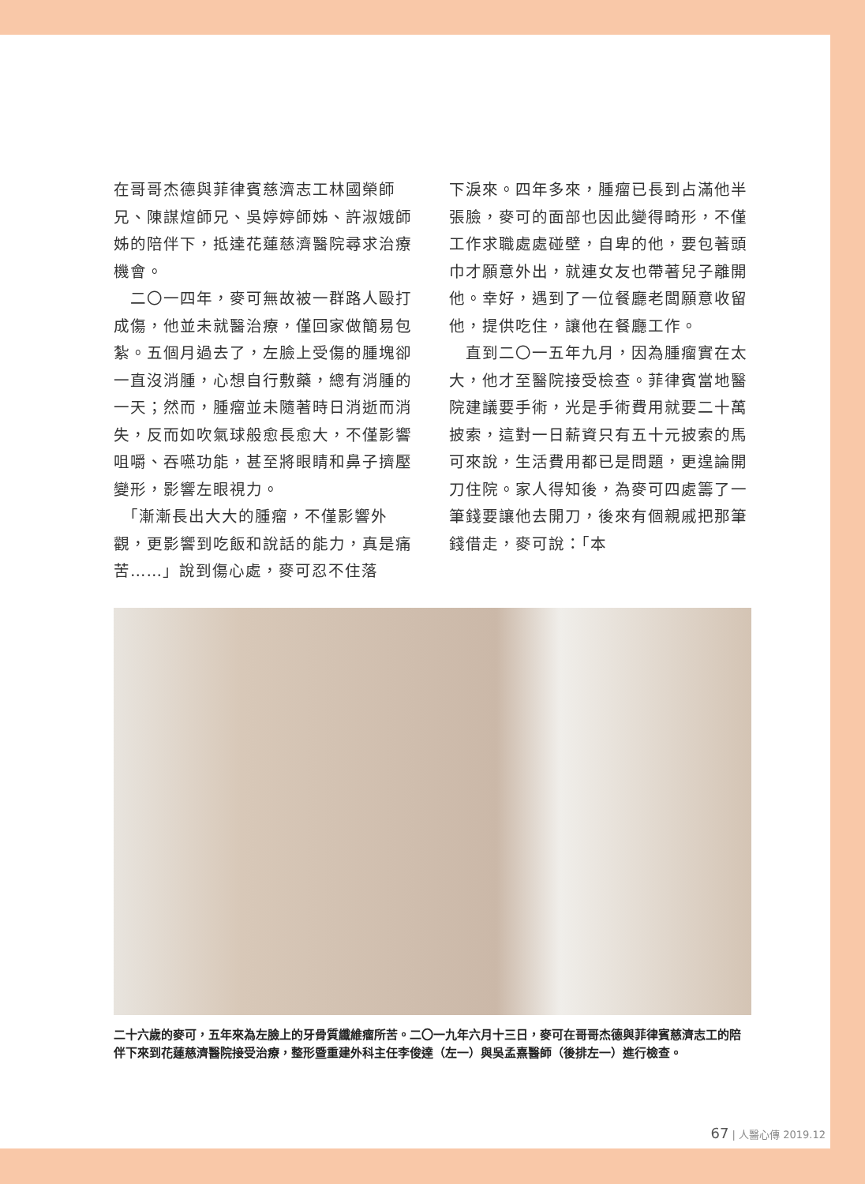在哥哥杰德與菲律賓慈濟志工林國榮師兄、陳謀煊師兄、吳婷婷師姊、許淑娥師姊的陪伴下，抵達花蓮慈濟醫院尋求治療機會。
　二〇一四年，麥可無故被一群路人毆打成傷，他並未就醫治療，僅回家做簡易包紮。五個月過去了，左臉上受傷的腫塊卻一直沒消腫，心想自行敷藥，總有消腫的一天；然而，腫瘤並未隨著時日消逝而消失，反而如吹氣球般愈長愈大，不僅影響咀嚼、吞嚥功能，甚至將眼睛和鼻子擠壓變形，影響左眼視力。
　「漸漸長出大大的腫瘤，不僅影響外觀，更影響到吃飯和說話的能力，真是痛苦……」說到傷心處，麥可忍不住落
下淚來。四年多來，腫瘤已長到占滿他半張臉，麥可的面部也因此變得畸形，不僅工作求職處處碰壁，自卑的他，要包著頭巾才願意外出，就連女友也帶著兒子離開他。幸好，遇到了一位餐廳老闆願意收留他，提供吃住，讓他在餐廳工作。
　直到二〇一五年九月，因為腫瘤實在太大，他才至醫院接受檢查。菲律賓當地醫院建議要手術，光是手術費用就要二十萬披索，這對一日薪資只有五十元披索的馬可來說，生活費用都已是問題，更遑論開刀住院。家人得知後，為麥可四處籌了一筆錢要讓他去開刀，後來有個親戚把那筆錢借走，麥可說：「本
二十六歲的麥可，五年來為左臉上的牙骨質纖維瘤所苦。二〇一九年六月十三日，麥可在哥哥杰德與菲律賓慈濟志工的陪伴下來到花蓮慈濟醫院接受治療，整形暨重建外科主任李俊達（左一）與吳孟熹醫師（後排左一）進行檢查。
67 | 人醫心傳 2019.12